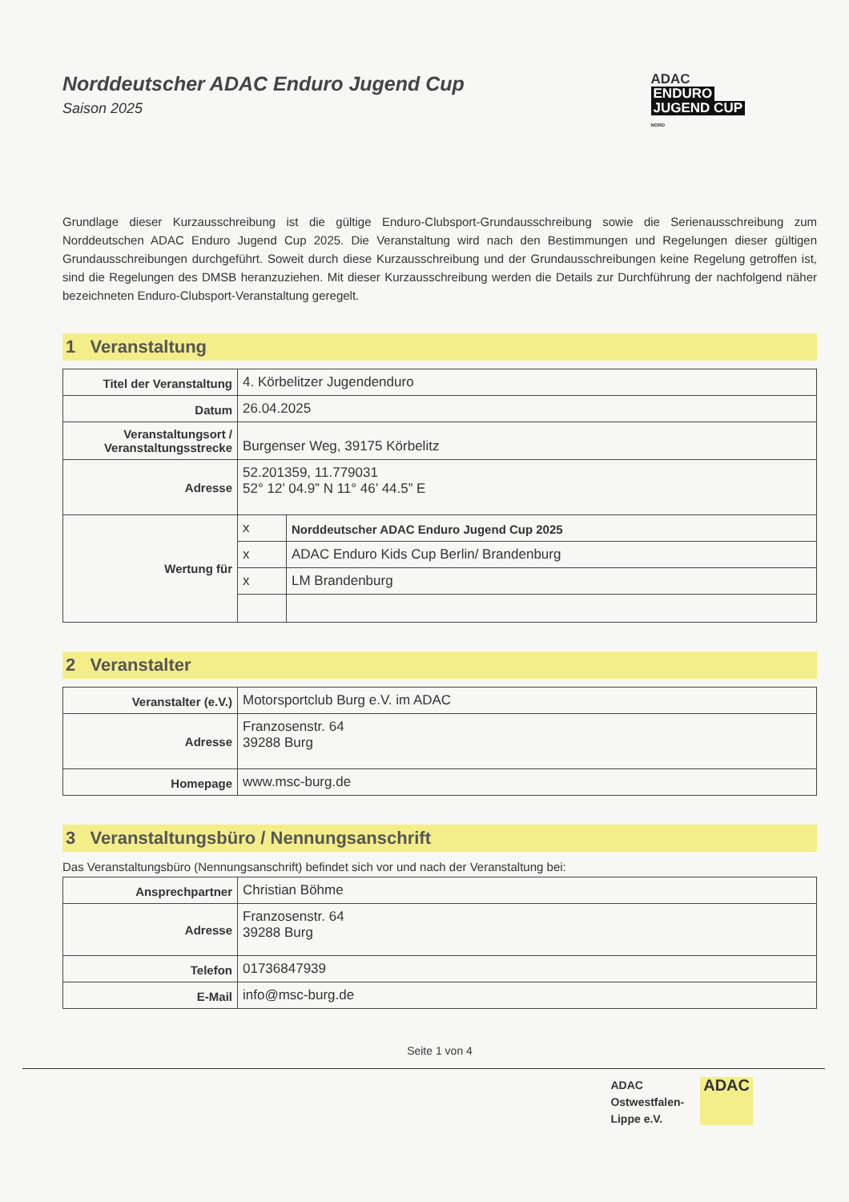Norddeutscher ADAC Enduro Jugend Cup
Saison 2025
ADAC
ENDURO
JUGEND CUP
NORD
Grundlage dieser Kurzausschreibung ist die gültige Enduro-Clubsport-Grundausschreibung sowie die Serienausschreibung zum Norddeutschen ADAC Enduro Jugend Cup 2025. Die Veranstaltung wird nach den Bestimmungen und Regelungen dieser gültigen Grundausschreibungen durchgeführt. Soweit durch diese Kurzausschreibung und der Grundausschreibungen keine Regelung getroffen ist, sind die Regelungen des DMSB heranzuziehen. Mit dieser Kurzausschreibung werden die Details zur Durchführung der nachfolgend näher bezeichneten Enduro-Clubsport-Veranstaltung geregelt.
1 Veranstaltung
| Titel der Veranstaltung | 4. Körbelitzer Jugendenduro | |
| Datum | 26.04.2025 | |
| Veranstaltungsort / Veranstaltungsstrecke | Burgenser Weg, 39175 Körbelitz | |
| Adresse | 52.201359, 11.779031 52° 12’ 04.9” N 11° 46’ 44.5” E | |
| Wertung für | x | Norddeutscher ADAC Enduro Jugend Cup 2025 |
| | x | ADAC Enduro Kids Cup Berlin/ Brandenburg |
| | x | LM Brandenburg |
2 Veranstalter
| Veranstalter (e.V.) | Motorsportclub Burg e.V. im ADAC |
| Adresse | Franzosenstr. 64 39288 Burg |
| Homepage | www.msc-burg.de |
3 Veranstaltungsbüro / Nennungsanschrift
Das Veranstaltungsbüro (Nennungsanschrift) befindet sich vor und nach der Veranstaltung bei:
| Ansprechpartner | Christian Böhme |
| Adresse | Franzosenstr. 64 39288 Burg |
| Telefon | 01736847939 |
| E-Mail | info@msc-burg.de |
Seite 1 von 4
ADAC
Ostwestfalen-
Lippe e.V.
ADAC